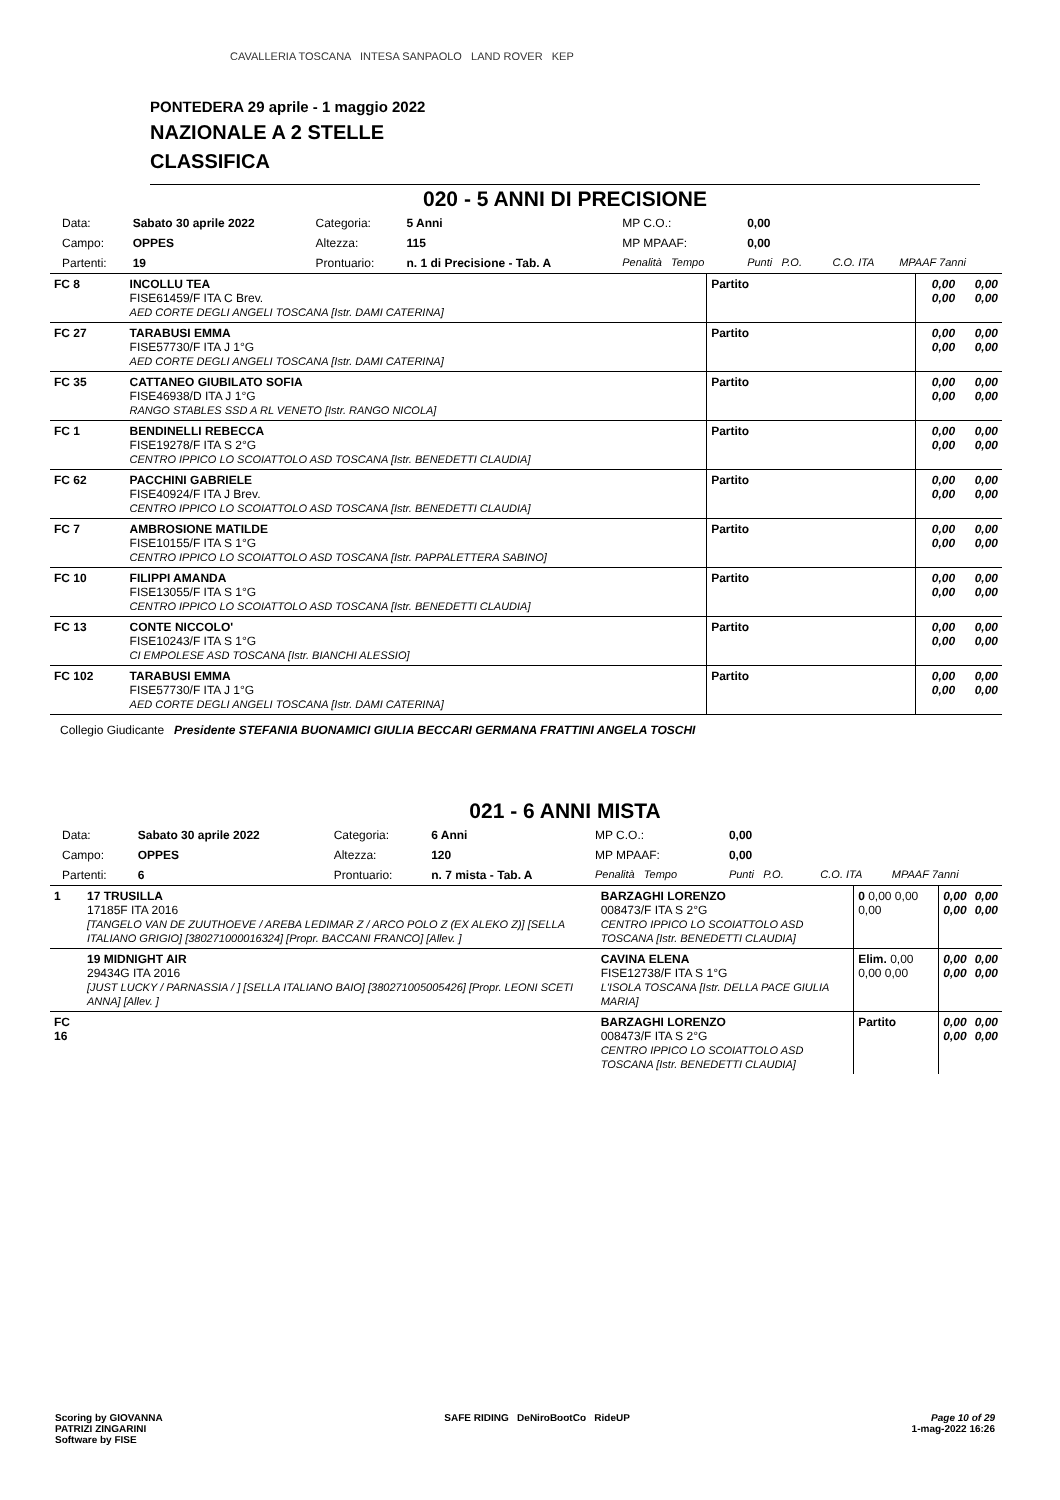CAVALLERIA TOSCANA INTESA SANPAOLO LAND ROVER KEP
PONTEDERA 29 aprile - 1 maggio 2022
NAZIONALE A 2 STELLE
CLASSIFICA
020 - 5 ANNI DI PRECISIONE
| Data: | Sabato 30 aprile 2022 | Categoria: | 5 Anni | MP C.O.: | 0,00 | | |
| Campo: | OPPES | Altezza: | 115 | MP MPAAF: | 0,00 | | |
| Partenti: | 19 | Prontuario: | n. 1 di Precisione - Tab. A | Penalità Tempo | Punti P.O. | C.O. ITA | MPAAF 7anni |
| FC 8 | | INCOLLU TEA FISE61459/F ITA C Brev. AED CORTE DEGLI ANGELI TOSCANA [Istr. DAMI CATERINA] | Partito | 0,00 0,00 | 0,00 0,00 |
| FC 27 | | TARABUSI EMMA FISE57730/F ITA J 1°G AED CORTE DEGLI ANGELI TOSCANA [Istr. DAMI CATERINA] | Partito | 0,00 0,00 | 0,00 0,00 |
| FC 35 | | CATTANEO GIUBILATO SOFIA FISE46938/D ITA J 1°G RANGO STABLES SSD A RL VENETO [Istr. RANGO NICOLA] | Partito | 0,00 0,00 | 0,00 0,00 |
| FC 1 | | BENDINELLI REBECCA FISE19278/F ITA S 2°G CENTRO IPPICO LO SCOIATTOLO ASD TOSCANA [Istr. BENEDETTI CLAUDIA] | Partito | 0,00 0,00 | 0,00 0,00 |
| FC 62 | | PACCHINI GABRIELE FISE40924/F ITA J Brev. CENTRO IPPICO LO SCOIATTOLO ASD TOSCANA [Istr. BENEDETTI CLAUDIA] | Partito | 0,00 0,00 | 0,00 0,00 |
| FC 7 | | AMBROSIONE MATILDE FISE10155/F ITA S 1°G CENTRO IPPICO LO SCOIATTOLO ASD TOSCANA [Istr. PAPPALETTERA SABINO] | Partito | 0,00 0,00 | 0,00 0,00 |
| FC 10 | | FILIPPI AMANDA FISE13055/F ITA S 1°G CENTRO IPPICO LO SCOIATTOLO ASD TOSCANA [Istr. BENEDETTI CLAUDIA] | Partito | 0,00 0,00 | 0,00 0,00 |
| FC 13 | | CONTE NICCOLO' FISE10243/F ITA S 1°G CI EMPOLESE ASD TOSCANA [Istr. BIANCHI ALESSIO] | Partito | 0,00 0,00 | 0,00 0,00 |
| FC 102 | | TARABUSI EMMA FISE57730/F ITA J 1°G AED CORTE DEGLI ANGELI TOSCANA [Istr. DAMI CATERINA] | Partito | 0,00 0,00 | 0,00 0,00 |
Collegio Giudicante Presidente STEFANIA BUONAMICI GIULIA BECCARI GERMANA FRATTINI ANGELA TOSCHI
021 - 6 ANNI MISTA
| Data: | Sabato 30 aprile 2022 | Categoria: | 6 Anni | MP C.O.: | 0,00 | | |
| Campo: | OPPES | Altezza: | 120 | MP MPAAF: | 0,00 | | |
| Partenti: | 6 | Prontuario: | n. 7 mista - Tab. A | Penalità Tempo | Punti P.O. | C.O. ITA | MPAAF 7anni |
| 1 | 17 TRUSILLA 17185F ITA 2016 [TANGELO VAN DE ZUUTHOEVE / AREBA LEDIMAR Z / ARCO POLO Z (EX ALEKO Z)] [SELLA ITALIANO GRIGIO] [380271000016324] [Propr. BACCANI FRANCO] [Allev. ] | BARZAGHI LORENZO 008473/F ITA S 2°G CENTRO IPPICO LO SCOIATTOLO ASD TOSCANA [Istr. BENEDETTI CLAUDIA] | 0 0,00 0,00 0,00 | 0,00 0,00 | 0,00 0,00 |
| | 19 MIDNIGHT AIR 29434G ITA 2016 [JUST LUCKY / PARNASSIA / ] [SELLA ITALIANO BAIO] [380271005005426] [Propr. LEONI SCETI ANNA] [Allev. ] | CAVINA ELENA FISE12738/F ITA S 1°G L'ISOLA TOSCANA [Istr. DELLA PACE GIULIA MARIA] | Elim. 0,00 0,00 0,00 | 0,00 0,00 | 0,00 0,00 |
| FC 16 | | BARZAGHI LORENZO 008473/F ITA S 2°G CENTRO IPPICO LO SCOIATTOLO ASD TOSCANA [Istr. BENEDETTI CLAUDIA] | Partito | 0,00 0,00 | 0,00 0,00 |
Scoring by GIOVANNA
PATRIZI ZINGARINI
Software by FISE
SAFE RIDING DeNiroBootCo RideUP
Page 10 of 29
1-mag-2022 16:26